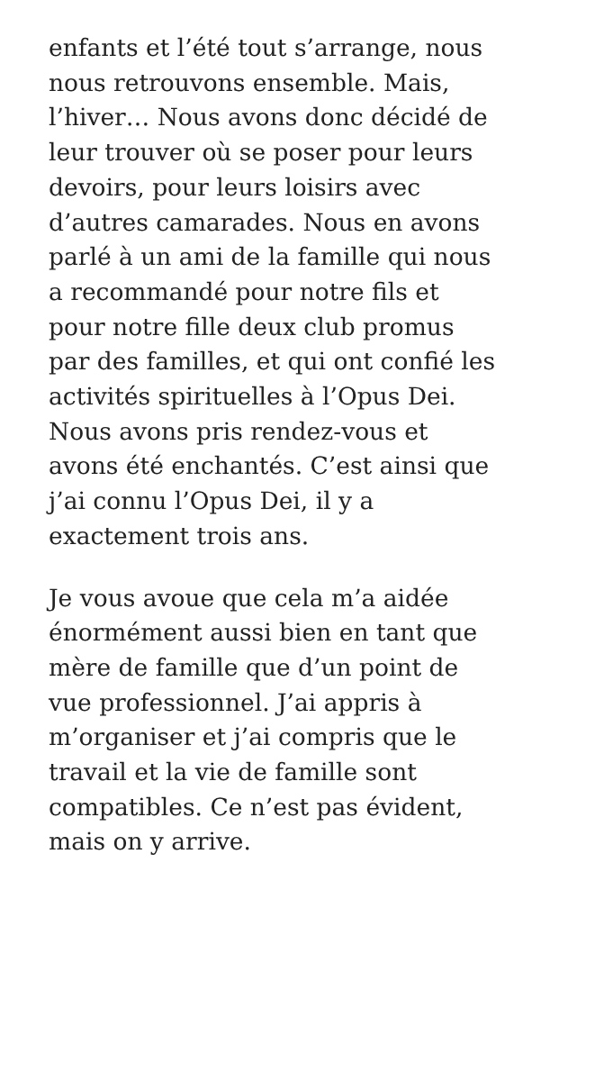enfants et l’été tout s’arrange, nous
nous retrouvons ensemble. Mais,
l’hiver… Nous avons donc décidé de
leur trouver où se poser pour leurs
devoirs, pour leurs loisirs avec
d’autres camarades. Nous en avons
parlé à un ami de la famille qui nous
a recommandé pour notre fils et
pour notre fille deux club promus
par des familles, et qui ont confié les
activités spirituelles à l’Opus Dei.
Nous avons pris rendez-vous et
avons été enchantés. C’est ainsi que
j’ai connu l’Opus Dei, il y a
exactement trois ans.
Je vous avoue que cela m’a aidée
énormément aussi bien en tant que
mère de famille que d’un point de
vue professionnel. J’ai appris à
m’organiser et j’ai compris que le
travail et la vie de famille sont
compatibles. Ce n’est pas évident,
mais on y arrive.